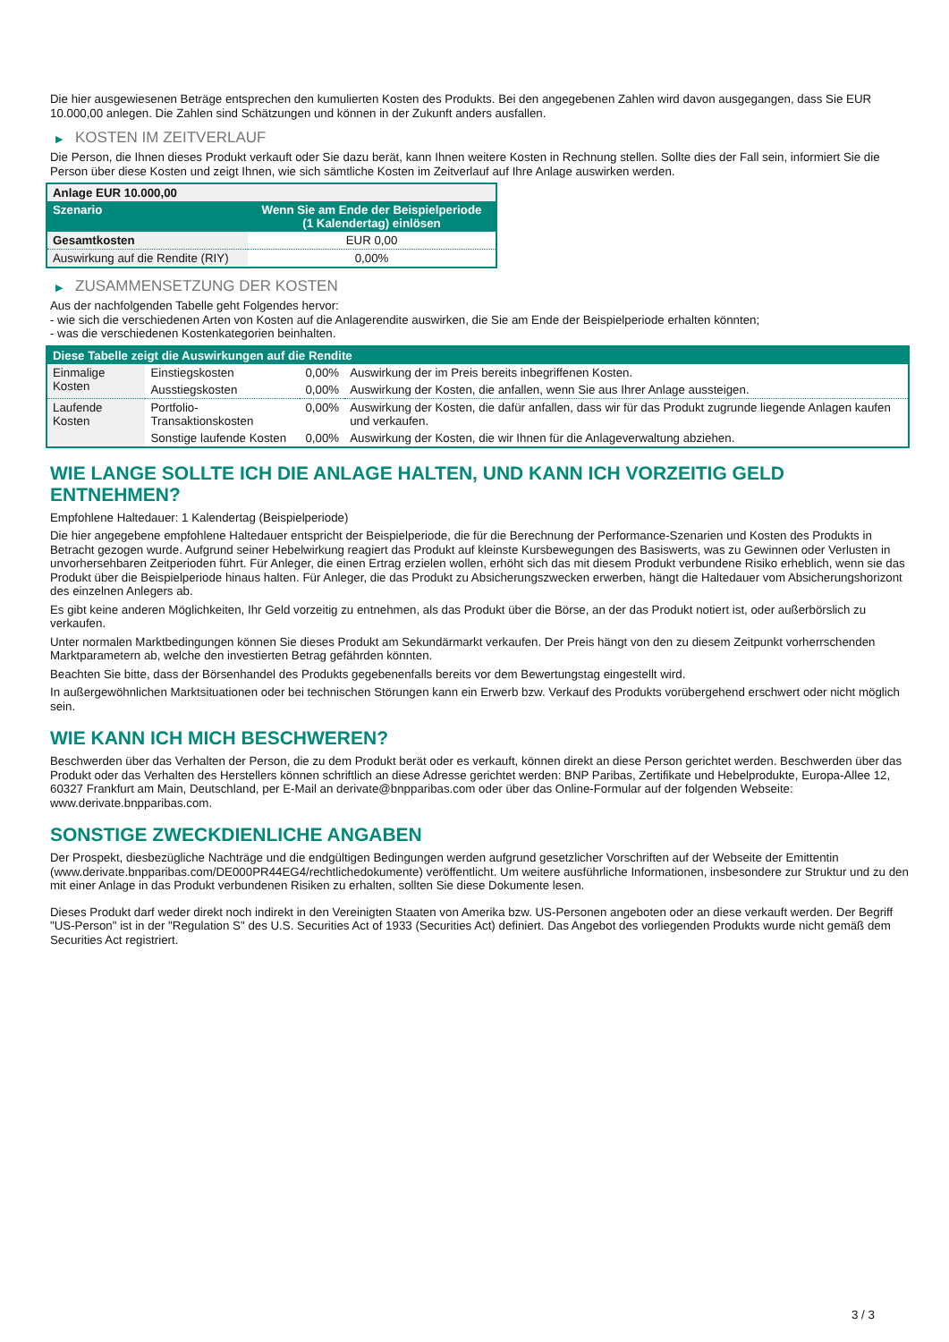Die hier ausgewiesenen Beträge entsprechen den kumulierten Kosten des Produkts. Bei den angegebenen Zahlen wird davon ausgegangen, dass Sie EUR 10.000,00 anlegen. Die Zahlen sind Schätzungen und können in der Zukunft anders ausfallen.
▶ KOSTEN IM ZEITVERLAUF
Die Person, die Ihnen dieses Produkt verkauft oder Sie dazu berät, kann Ihnen weitere Kosten in Rechnung stellen. Sollte dies der Fall sein, informiert Sie die Person über diese Kosten und zeigt Ihnen, wie sich sämtliche Kosten im Zeitverlauf auf Ihre Anlage auswirken werden.
| Anlage EUR 10.000,00 | |
| Szenario | Wenn Sie am Ende der Beispielperiode (1 Kalendertag) einlösen |
| Gesamtkosten | EUR 0,00 |
| Auswirkung auf die Rendite (RIY) | 0,00% |
▶ ZUSAMMENSETZUNG DER KOSTEN
Aus der nachfolgenden Tabelle geht Folgendes hervor:
- wie sich die verschiedenen Arten von Kosten auf die Anlagerendite auswirken, die Sie am Ende der Beispielperiode erhalten könnten;
- was die verschiedenen Kostenkategorien beinhalten.
| Diese Tabelle zeigt die Auswirkungen auf die Rendite | | | |
| --- | --- | --- | --- |
| Einmalige Kosten | Einstiegskosten | 0,00% | Auswirkung der im Preis bereits inbegriffenen Kosten. |
| | Ausstiegskosten | 0,00% | Auswirkung der Kosten, die anfallen, wenn Sie aus Ihrer Anlage aussteigen. |
| Laufende Kosten | Portfolio-Transaktionskosten | 0,00% | Auswirkung der Kosten, die dafür anfallen, dass wir für das Produkt zugrunde liegende Anlagen kaufen und verkaufen. |
| | Sonstige laufende Kosten | 0,00% | Auswirkung der Kosten, die wir Ihnen für die Anlageverwaltung abziehen. |
WIE LANGE SOLLTE ICH DIE ANLAGE HALTEN, UND KANN ICH VORZEITIG GELD ENTNEHMEN?
Empfohlene Haltedauer: 1 Kalendertag (Beispielperiode)
Die hier angegebene empfohlene Haltedauer entspricht der Beispielperiode, die für die Berechnung der Performance-Szenarien und Kosten des Produkts in Betracht gezogen wurde. Aufgrund seiner Hebelwirkung reagiert das Produkt auf kleinste Kursbewegungen des Basiswerts, was zu Gewinnen oder Verlusten in unvorhersehbaren Zeitperioden führt. Für Anleger, die einen Ertrag erzielen wollen, erhöht sich das mit diesem Produkt verbundene Risiko erheblich, wenn sie das Produkt über die Beispielperiode hinaus halten. Für Anleger, die das Produkt zu Absicherungszwecken erwerben, hängt die Haltedauer vom Absicherungshorizont des einzelnen Anlegers ab.
Es gibt keine anderen Möglichkeiten, Ihr Geld vorzeitig zu entnehmen, als das Produkt über die Börse, an der das Produkt notiert ist, oder außerbörslich zu verkaufen.
Unter normalen Marktbedingungen können Sie dieses Produkt am Sekundärmarkt verkaufen. Der Preis hängt von den zu diesem Zeitpunkt vorherrschenden Marktparametern ab, welche den investierten Betrag gefährden könnten.
Beachten Sie bitte, dass der Börsenhandel des Produkts gegebenenfalls bereits vor dem Bewertungstag eingestellt wird.
In außergewöhnlichen Marktsituationen oder bei technischen Störungen kann ein Erwerb bzw. Verkauf des Produkts vorübergehend erschwert oder nicht möglich sein.
WIE KANN ICH MICH BESCHWEREN?
Beschwerden über das Verhalten der Person, die zu dem Produkt berät oder es verkauft, können direkt an diese Person gerichtet werden. Beschwerden über das Produkt oder das Verhalten des Herstellers können schriftlich an diese Adresse gerichtet werden: BNP Paribas, Zertifikate und Hebelprodukte, Europa-Allee 12, 60327 Frankfurt am Main, Deutschland, per E-Mail an derivate@bnpparibas.com oder über das Online-Formular auf der folgenden Webseite: www.derivate.bnpparibas.com.
SONSTIGE ZWECKDIENLICHE ANGABEN
Der Prospekt, diesbezügliche Nachträge und die endgültigen Bedingungen werden aufgrund gesetzlicher Vorschriften auf der Webseite der Emittentin (www.derivate.bnpparibas.com/DE000PR44EG4/rechtlichedokumente) veröffentlicht. Um weitere ausführliche Informationen, insbesondere zur Struktur und zu den mit einer Anlage in das Produkt verbundenen Risiken zu erhalten, sollten Sie diese Dokumente lesen.
Dieses Produkt darf weder direkt noch indirekt in den Vereinigten Staaten von Amerika bzw. US-Personen angeboten oder an diese verkauft werden. Der Begriff "US-Person" ist in der "Regulation S" des U.S. Securities Act of 1933 (Securities Act) definiert. Das Angebot des vorliegenden Produkts wurde nicht gemäß dem Securities Act registriert.
3 / 3